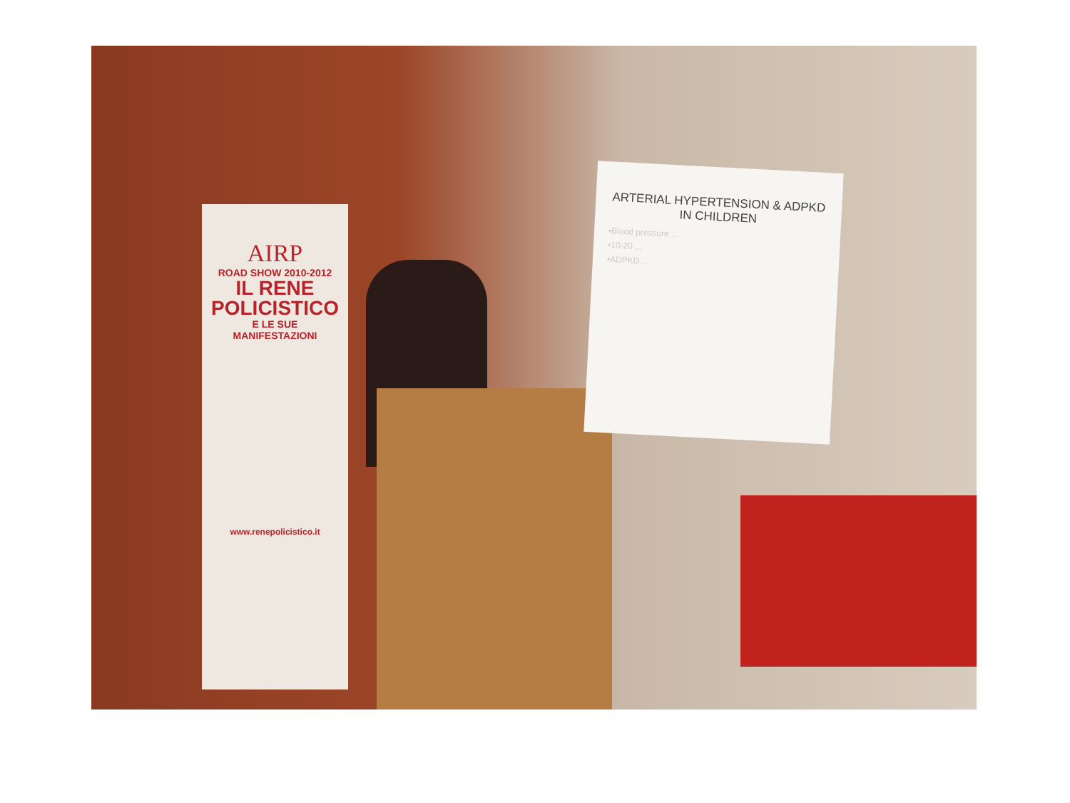AIRP
ROAD SHOW 2010-2012
IL RENE
POLICISTICO
E LE SUE
MANIFESTAZIONI
www.renepolicistico.it
ARTERIAL HYPERTENSION & ADPKD IN CHILDREN
•Blood pressure ...
•10-20 ...
•ADPKD ...